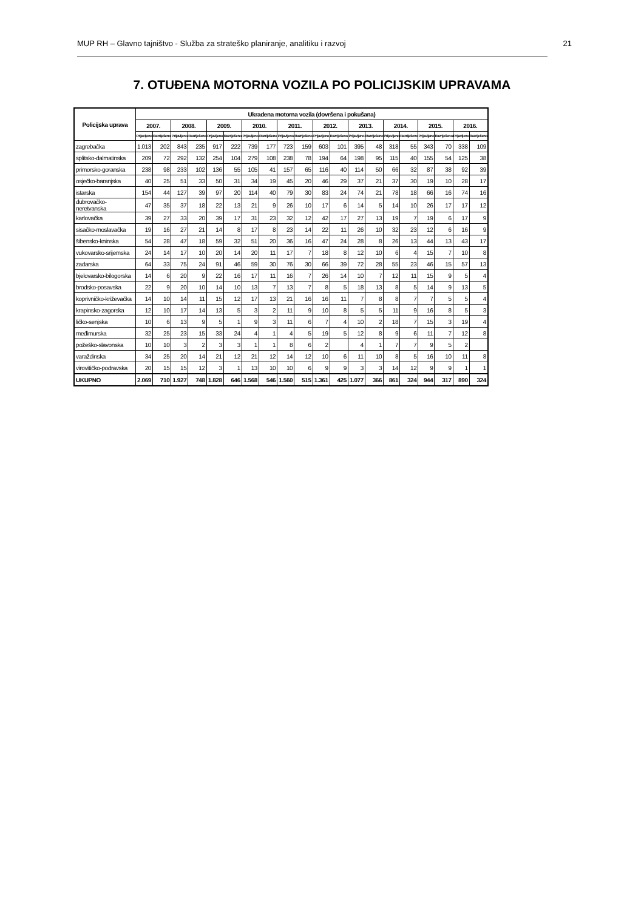MUP RH – Glavno tajništvo - Služba za strateško planiranje, analitiku i razvoj 21
7. OTUĐENA MOTORNA VOZILA PO POLICIJSKIM UPRAVAMA
| Policijska uprava | Ukradena motorna vozila (dovršena i pokušana) | | | | | | | | | | | | | | | | | | | |
| --- | --- | --- | --- | --- | --- | --- | --- | --- | --- | --- | --- | --- | --- | --- | --- | --- | --- | --- | --- | --- |
| | 2007. | | 2008. | | 2009. | | 2010. | | 2011. | | 2012. | | 2013. | | 2014. | | 2015. | | 2016. | |
| | Prijavljeno | Razriješeno | Prijavljeno | Razriješeno | Prijavljeno | Razriješeno | Prijavljeno | Razriješeno | Prijavljeno | Razriješeno | Prijavljeno | Razriješeno | Prijavljeno | Razriješeno | Prijavljeno | Razriješeno | Prijavljeno | Razriješeno | Prijavljeno | Razriješeno |
| zagrebačka | 1.013 | 202 | 843 | 235 | 917 | 222 | 739 | 177 | 723 | 159 | 603 | 101 | 395 | 48 | 318 | 55 | 343 | 70 | 338 | 109 |
| splitsko-dalmatinska | 209 | 72 | 292 | 132 | 254 | 104 | 279 | 108 | 238 | 78 | 194 | 64 | 198 | 95 | 115 | 40 | 155 | 54 | 125 | 38 |
| primorsko-goranska | 238 | 98 | 233 | 102 | 136 | 55 | 105 | 41 | 157 | 65 | 116 | 40 | 114 | 50 | 66 | 32 | 87 | 38 | 92 | 39 |
| osječko-baranjska | 40 | 25 | 51 | 33 | 50 | 31 | 34 | 19 | 45 | 20 | 46 | 29 | 37 | 21 | 37 | 30 | 19 | 10 | 28 | 17 |
| istarska | 154 | 44 | 127 | 39 | 97 | 20 | 114 | 40 | 79 | 30 | 83 | 24 | 74 | 21 | 78 | 18 | 66 | 16 | 74 | 16 |
| dubrovačko-neretvanska | 47 | 35 | 37 | 18 | 22 | 13 | 21 | 9 | 26 | 10 | 17 | 6 | 14 | 5 | 14 | 10 | 26 | 17 | 17 | 12 |
| karlovačka | 39 | 27 | 33 | 20 | 39 | 17 | 31 | 23 | 32 | 12 | 42 | 17 | 27 | 13 | 19 | 7 | 19 | 6 | 17 | 9 |
| sisačko-moslavačka | 19 | 16 | 27 | 21 | 14 | 8 | 17 | 8 | 23 | 14 | 22 | 11 | 26 | 10 | 32 | 23 | 12 | 6 | 16 | 9 |
| šibensko-kninska | 54 | 28 | 47 | 18 | 59 | 32 | 51 | 20 | 36 | 16 | 47 | 24 | 28 | 8 | 26 | 13 | 44 | 13 | 43 | 17 |
| vukovarsko-srijemska | 24 | 14 | 17 | 10 | 20 | 14 | 20 | 11 | 17 | 7 | 18 | 8 | 12 | 10 | 6 | 4 | 15 | 7 | 10 | 8 |
| zadarska | 64 | 33 | 75 | 24 | 91 | 46 | 59 | 30 | 76 | 30 | 66 | 39 | 72 | 28 | 55 | 23 | 46 | 15 | 57 | 13 |
| bjelovarsko-bilogorska | 14 | 6 | 20 | 9 | 22 | 16 | 17 | 11 | 16 | 7 | 26 | 14 | 10 | 7 | 12 | 11 | 15 | 9 | 5 | 4 |
| brodsko-posavska | 22 | 9 | 20 | 10 | 14 | 10 | 13 | 7 | 13 | 7 | 8 | 5 | 18 | 13 | 8 | 5 | 14 | 9 | 13 | 5 |
| koprivničko-križevačka | 14 | 10 | 14 | 11 | 15 | 12 | 17 | 13 | 21 | 16 | 16 | 11 | 7 | 8 | 8 | 7 | 7 | 5 | 5 | 4 |
| krapinsko-zagorska | 12 | 10 | 17 | 14 | 13 | 5 | 3 | 2 | 11 | 9 | 10 | 8 | 5 | 5 | 11 | 9 | 16 | 8 | 5 | 3 |
| ličko-senjska | 10 | 6 | 13 | 9 | 5 | 1 | 9 | 3 | 11 | 6 | 7 | 4 | 10 | 2 | 18 | 7 | 15 | 3 | 19 | 4 |
| međimurska | 32 | 25 | 23 | 15 | 33 | 24 | 4 | 1 | 4 | 5 | 19 | 5 | 12 | 8 | 9 | 6 | 11 | 7 | 12 | 8 |
| požeško-slavonska | 10 | 10 | 3 | 2 | 3 | 3 | 1 | 1 | 8 | 6 | 2 | | 4 | 1 | 7 | 7 | 9 | 5 | 2 | |
| varaždinska | 34 | 25 | 20 | 14 | 21 | 12 | 21 | 12 | 14 | 12 | 10 | 6 | 11 | 10 | 8 | 5 | 16 | 10 | 11 | 8 |
| virovitičko-podravska | 20 | 15 | 15 | 12 | 3 | 1 | 13 | 10 | 10 | 6 | 9 | 9 | 3 | 3 | 14 | 12 | 9 | 9 | 1 | 1 |
| UKUPNO | 2.069 | 710 | 1.927 | 748 | 1.828 | 646 | 1.568 | 546 | 1.560 | 515 | 1.361 | 425 | 1.077 | 366 | 861 | 324 | 944 | 317 | 890 | 324 |